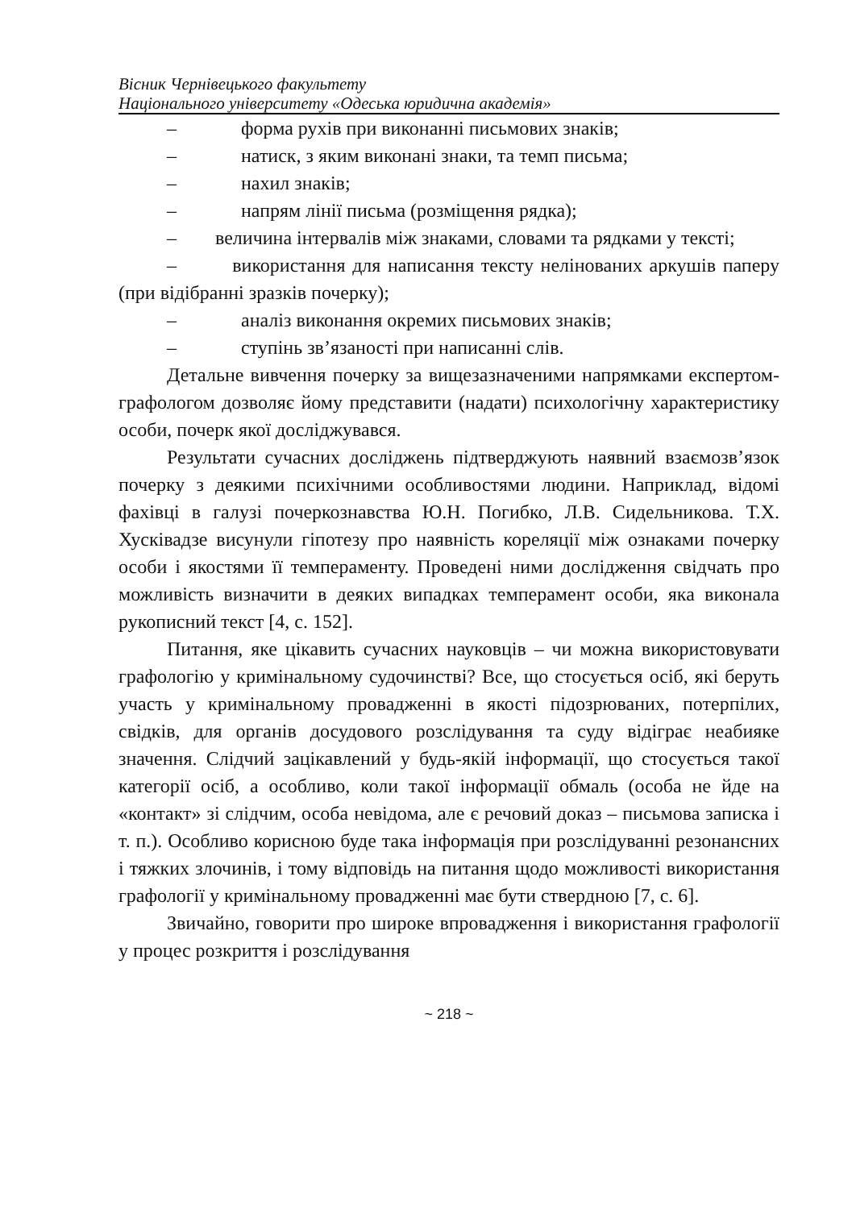Вісник Чернівецького факультету
Національного університету «Одеська юридична академія»
– форма рухів при виконанні письмових знаків;
– натиск, з яким виконані знаки, та темп письма;
– нахил знаків;
– напрям лінії письма (розміщення рядка);
– величина інтервалів між знаками, словами та рядками у тексті;
– використання для написання тексту нелінованих аркушів паперу (при відібранні зразків почерку);
– аналіз виконання окремих письмових знаків;
– ступінь зв’язаності при написанні слів.
Детальне вивчення почерку за вищезазначеними напрямками експертом-графологом дозволяє йому представити (надати) психологічну характеристику особи, почерк якої досліджувався.
Результати сучасних досліджень підтверджують наявний взаємозв’язок почерку з деякими психічними особливостями людини. Наприклад, відомі фахівці в галузі почеркознавства Ю.Н. Погибко, Л.В. Сидельникова. Т.Х. Хусківадзе висунули гіпотезу про наявність кореляції між ознаками почерку особи і якостями її темпераменту. Проведені ними дослідження свідчать про можливість визначити в деяких випадках темперамент особи, яка виконала рукописний текст [4, с. 152].
Питання, яке цікавить сучасних науковців – чи можна використовувати графологію у кримінальному судочинстві? Все, що стосується осіб, які беруть участь у кримінальному провадженні в якості підозрюваних, потерпілих, свідків, для органів досудового розслідування та суду відіграє неабияке значення. Слідчий зацікавлений у будь-якій інформації, що стосується такої категорії осіб, а особливо, коли такої інформації обмаль (особа не йде на «контакт» зі слідчим, особа невідома, але є речовий доказ – письмова записка і т. п.). Особливо корисною буде така інформація при розслідуванні резонансних і тяжких злочинів, і тому відповідь на питання щодо можливості використання графології у кримінальному провадженні має бути ствердною [7, с. 6].
Звичайно, говорити про широке впровадження і використання графології у процес розкриття і розслідування
~ 218 ~